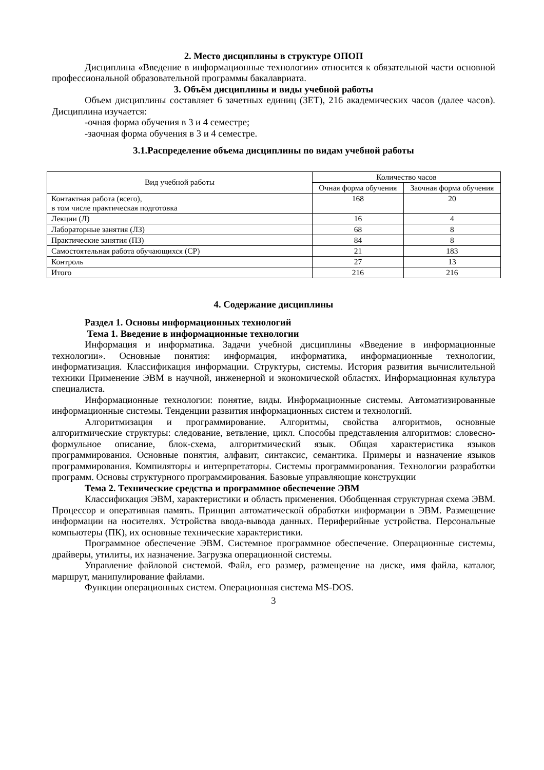2. Место дисциплины в структуре ОПОП
Дисциплина «Введение в информационные технологии» относится к обязательной части основной профессиональной образовательной программы бакалавриата.
3. Объём дисциплины и виды учебной работы
Объем дисциплины составляет 6 зачетных единиц (ЗЕТ), 216 академических часов (далее часов). Дисциплина изучается:
-очная форма обучения в 3 и 4 семестре;
-заочная форма обучения в 3 и 4 семестре.
3.1.Распределение объема дисциплины по видам учебной работы
| Вид учебной работы | Количество часов | |
| --- | --- | --- |
| | Очная форма обучения | Заочная форма обучения |
| Контактная работа (всего), в том числе практическая подготовка | 168 | 20 |
| Лекции (Л) | 16 | 4 |
| Лабораторные занятия (ЛЗ) | 68 | 8 |
| Практические занятия (ПЗ) | 84 | 8 |
| Самостоятельная работа обучающихся (СР) | 21 | 183 |
| Контроль | 27 | 13 |
| Итого | 216 | 216 |
4. Содержание дисциплины
Раздел 1. Основы информационных технологий
Тема 1. Введение в информационные технологии
Информация и информатика. Задачи учебной дисциплины «Введение в информационные технологии». Основные понятия: информация, информатика, информационные технологии, информатизация. Классификация информации. Структуры, системы. История развития вычислительной техники Применение ЭВМ в научной, инженерной и экономической областях. Информационная культура специалиста.
Информационные технологии: понятие, виды. Информационные системы. Автоматизированные информационные системы. Тенденции развития информационных систем и технологий.
Алгоритмизация и программирование. Алгоритмы, свойства алгоритмов, основные алгоритмические структуры: следование, ветвление, цикл. Способы представления алгоритмов: словесно-формульное описание, блок-схема, алгоритмический язык. Общая характеристика языков программирования. Основные понятия, алфавит, синтаксис, семантика. Примеры и назначение языков программирования. Компиляторы и интерпретаторы. Системы программирования. Технологии разработки программ. Основы структурного программирования. Базовые управляющие конструкции
Тема 2. Технические средства и программное обеспечение ЭВМ
Классификация ЭВМ, характеристики и область применения. Обобщенная структурная схема ЭВМ. Процессор и оперативная память. Принцип автоматической обработки информации в ЭВМ. Размещение информации на носителях. Устройства ввода-вывода данных. Периферийные устройства. Персональные компьютеры (ПК), их основные технические характеристики.
Программное обеспечение ЭВМ. Системное программное обеспечение. Операционные системы, драйверы, утилиты, их назначение. Загрузка операционной системы.
Управление файловой системой. Файл, его размер, размещение на диске, имя файла, каталог, маршрут, манипулирование файлами.
Функции операционных систем. Операционная система MS-DOS.
3